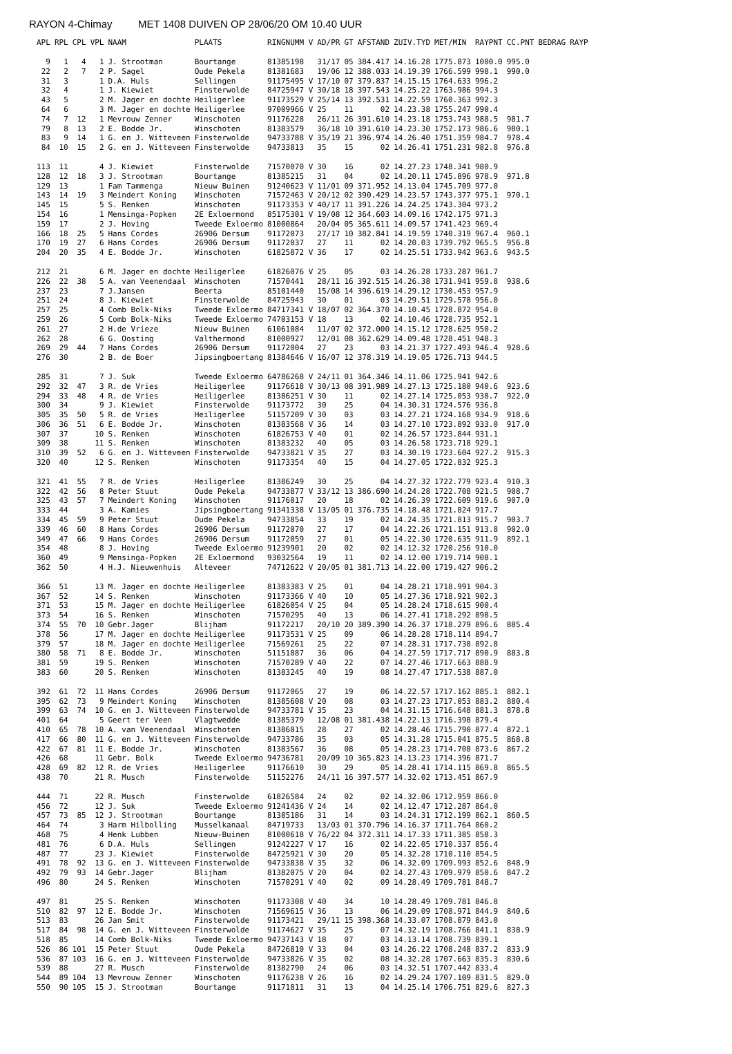RAYON 4-Chimay MET 1408 DUIVEN OP 28/06/20 OM 10.40 UUR
| APL | RPL | CPL | VPL | NAAM | PLAATS | RINGNUMM V | AD/PR | GT | AFSTAND | ZUIV.TYD | MET/MIN | RAYPNT | CC.PNT | BEDRAG | RAYP |
| --- | --- | --- | --- | --- | --- | --- | --- | --- | --- | --- | --- | --- | --- | --- | --- |
| 9 | 1 | 4 | 1 | J. Strootman | Bourtange | 81385198 | 31/17 | 05 | 384.417 | 14.16.28 | 1775.873 | 1000.0 | 995.0 | | |
| 22 | 2 | 7 | 2 | P. Sagel | Oude Pekela | 81381683 | 19/06 | 12 | 388.033 | 14.19.39 | 1766.599 | 998.1 | 990.0 | | |
| 31 | 3 | | 1 | D.A. Huls | Sellingen | 91175495 V | 17/10 | 07 | 379.837 | 14.15.15 | 1764.633 | 996.2 | | | |
| 32 | 4 | | 1 | J. Kiewiet | Finsterwolde | 84725947 V | 30/18 | 18 | 397.543 | 14.25.22 | 1763.986 | 994.3 | | | |
| 43 | 5 | | 2 | M. Jager en dochte | Heiligerlee | 91173529 V | 25/14 | 13 | 392.531 | 14.22.59 | 1760.363 | 992.3 | | | |
| 64 | 6 | | 3 | M. Jager en dochte | Heiligerlee | 97009966 V | 25 | 11 | 02 | 14.23.38 | 1755.247 | 990.4 | | | |
| 74 | 7 | 12 | 1 | Mevrouw Zenner | Winschoten | 91176228 | 26/11 | 26 | 391.610 | 14.23.18 | 1753.743 | 988.5 | 981.7 | | |
| 79 | 8 | 13 | 2 | E. Bodde Jr. | Winschoten | 81383579 | 36/18 | 10 | 391.610 | 14.23.30 | 1752.173 | 986.6 | 980.1 | | |
| 83 | 9 | 14 | 1 | G. en J. Witteveen | Finsterwolde | 94733788 V | 35/19 | 21 | 396.974 | 14.26.40 | 1751.359 | 984.7 | 978.4 | | |
| 84 | 10 | 15 | 2 | G. en J. Witteveen | Finsterwolde | 94733813 | 35 | 15 | 02 | 14.26.41 | 1751.231 | 982.8 | 976.8 | | |
| 113 | 11 | | 4 | J. Kiewiet | Finsterwolde | 71570070 V | 30 | 16 | 02 | 14.27.23 | 1748.341 | 980.9 | | | |
| 128 | 12 | 18 | 3 | J. Strootman | Bourtange | 81385215 | 31 | 04 | 02 | 14.20.11 | 1745.896 | 978.9 | 971.8 | | |
| 129 | 13 | | 1 | Fam Tammenga | Nieuw Buinen | 91240623 V | 11/01 | 09 | 371.952 | 14.13.04 | 1745.709 | 977.0 | | | |
| 143 | 14 | 19 | 3 | Meindert Koning | Winschoten | 71572463 V | 20/12 | 02 | 390.429 | 14.23.57 | 1743.377 | 975.1 | 970.1 | | |
| 145 | 15 | | 5 | S. Renken | Winschoten | 91173353 V | 40/17 | 11 | 391.226 | 14.24.25 | 1743.304 | 973.2 | | | |
| 154 | 16 | | 1 | Mensinga-Popken | 2E Exloermond | 85175301 V | 19/08 | 12 | 364.603 | 14.09.16 | 1742.175 | 971.3 | | | |
| 159 | 17 | | 2 | J. Hoving | Tweede Exloermo | 81000864 | 20/04 | 05 | 365.611 | 14.09.57 | 1741.423 | 969.4 | | | |
| 166 | 18 | 25 | 5 | Hans Cordes | 26906 Dersum | 91172073 | 27/17 | 10 | 382.841 | 14.19.59 | 1740.319 | 967.4 | 960.1 | | |
| 170 | 19 | 27 | 6 | Hans Cordes | 26906 Dersum | 91172037 | 27 | 11 | 02 | 14.20.03 | 1739.792 | 965.5 | 956.8 | | |
| 204 | 20 | 35 | 4 | E. Bodde Jr. | Winschoten | 61825872 V | 36 | 17 | 02 | 14.25.51 | 1733.942 | 963.6 | 943.5 | | |
| 212 | 21 | | 6 | M. Jager en dochte | Heiligerlee | 61826076 V | 25 | 05 | 03 | 14.26.28 | 1733.287 | 961.7 | | | |
| 226 | 22 | 38 | 5 | A. van Veenendaal | Winschoten | 71570441 | 28/11 | 16 | 392.515 | 14.26.38 | 1731.941 | 959.8 | 938.6 | | |
| 237 | 23 | | 7 | J.Jansen | Beerta | 85101440 | 15/08 | 14 | 396.619 | 14.29.12 | 1730.453 | 957.9 | | | |
| 251 | 24 | | 8 | J. Kiewiet | Finsterwolde | 84725943 | 30 | 01 | 03 | 14.29.51 | 1729.578 | 956.0 | | | |
| 257 | 25 | | 4 | Comb Bolk-Niks | Tweede Exloermo | 84717341 V | 18/07 | 02 | 364.370 | 14.10.45 | 1728.872 | 954.0 | | | |
| 259 | 26 | | 5 | Comb Bolk-Niks | Tweede Exloermo | 74703153 V | 18 | 13 | 02 | 14.10.46 | 1728.735 | 952.1 | | | |
| 261 | 27 | | 2 | H.de Vrieze | Nieuw Buinen | 61061084 | 11/07 | 02 | 372.000 | 14.15.12 | 1728.625 | 950.2 | | | |
| 262 | 28 | | 6 | G. Oosting | Valthermond | 81000927 | 12/01 | 08 | 362.629 | 14.09.48 | 1728.451 | 948.3 | | | |
| 269 | 29 | 44 | 7 | Hans Cordes | 26906 Dersum | 91172004 | 27 | 23 | 03 | 14.21.37 | 1727.493 | 946.4 | 928.6 | | |
| 276 | 30 | | 2 | B. de Boer | Jipsingboertang | 81384646 V | 16/07 | 12 | 378.319 | 14.19.05 | 1726.713 | 944.5 | | | |
| 285 | 31 | | 7 | J. Suk | Tweede Exloermo | 64786268 V | 24/11 | 01 | 364.346 | 14.11.06 | 1725.941 | 942.6 | | | |
| 292 | 32 | 47 | 3 | R. de Vries | Heiligerlee | 91176618 V | 30/13 | 08 | 391.989 | 14.27.13 | 1725.180 | 940.6 | 923.6 | | |
| 294 | 33 | 48 | 4 | R. de Vries | Heiligerlee | 81386251 V | 30 | 11 | 02 | 14.27.14 | 1725.053 | 938.7 | 922.0 | | |
| 300 | 34 | | 9 | J. Kiewiet | Finsterwolde | 91173772 | 30 | 25 | 04 | 14.30.31 | 1724.576 | 936.8 | | | |
| 305 | 35 | 50 | 5 | R. de Vries | Heiligerlee | 51157209 V | 30 | 03 | 03 | 14.27.21 | 1724.168 | 934.9 | 918.6 | | |
| 306 | 36 | 51 | 6 | E. Bodde Jr. | Winschoten | 81383568 V | 36 | 14 | 03 | 14.27.10 | 1723.892 | 933.0 | 917.0 | | |
| 307 | 37 | | 10 | S. Renken | Winschoten | 61826753 V | 40 | 01 | 02 | 14.26.57 | 1723.844 | 931.1 | | | |
| 309 | 38 | | 11 | S. Renken | Winschoten | 81383232 | 40 | 05 | 03 | 14.26.58 | 1723.718 | 929.1 | | | |
| 310 | 39 | 52 | 6 | G. en J. Witteveen | Finsterwolde | 94733821 V | 35 | 27 | 03 | 14.30.19 | 1723.604 | 927.2 | 915.3 | | |
| 320 | 40 | | 12 | S. Renken | Winschoten | 91173354 | 40 | 15 | 04 | 14.27.05 | 1722.832 | 925.3 | | | |
| 321 | 41 | 55 | 7 | R. de Vries | Heiligerlee | 81386249 | 30 | 25 | 04 | 14.27.32 | 1722.779 | 923.4 | 910.3 | | |
| 322 | 42 | 56 | 8 | Peter Stuut | Oude Pekela | 94733877 V | 33/12 | 13 | 386.690 | 14.24.28 | 1722.708 | 921.5 | 908.7 | | |
| 325 | 43 | 57 | 7 | Meindert Koning | Winschoten | 91176017 | 20 | 18 | 02 | 14.26.39 | 1722.609 | 919.6 | 907.0 | | |
| 333 | 44 | | 3 | A. Kamies | Jipsingboertang | 91341338 V | 13/05 | 01 | 376.735 | 14.18.48 | 1721.824 | 917.7 | | | |
| 334 | 45 | 59 | 9 | Peter Stuut | Oude Pekela | 94733854 | 33 | 19 | 02 | 14.24.35 | 1721.813 | 915.7 | 903.7 | | |
| 339 | 46 | 60 | 8 | Hans Cordes | 26906 Dersum | 91172070 | 27 | 17 | 04 | 14.22.26 | 1721.151 | 913.8 | 902.0 | | |
| 349 | 47 | 66 | 9 | Hans Cordes | 26906 Dersum | 91172059 | 27 | 01 | 05 | 14.22.30 | 1720.635 | 911.9 | 892.1 | | |
| 354 | 48 | | 8 | J. Hoving | Tweede Exloermo | 91239901 | 20 | 02 | 02 | 14.12.32 | 1720.256 | 910.0 | | | |
| 360 | 49 | | 9 | Mensinga-Popken | 2E Exloermond | 93032564 | 19 | 11 | 02 | 14.12.00 | 1719.714 | 908.1 | | | |
| 362 | 50 | | 4 | H.J. Nieuwenhuis | Alteveer | 74712622 V | 20/05 | 01 | 381.713 | 14.22.00 | 1719.427 | 906.2 | | | |
| 366 | 51 | | 13 | M. Jager en dochte | Heiligerlee | 81383383 V | 25 | 01 | 04 | 14.28.21 | 1718.991 | 904.3 | | | |
| 367 | 52 | | 14 | S. Renken | Winschoten | 91173366 V | 40 | 10 | 05 | 14.27.36 | 1718.921 | 902.3 | | | |
| 371 | 53 | | 15 | M. Jager en dochte | Heiligerlee | 61826054 V | 25 | 04 | 05 | 14.28.24 | 1718.615 | 900.4 | | | |
| 373 | 54 | | 16 | S. Renken | Winschoten | 71570295 | 40 | 13 | 06 | 14.27.41 | 1718.292 | 898.5 | | | |
| 374 | 55 | 70 | 10 | Gebr.Jager | Blijham | 91172217 | 20/10 | 20 | 389.390 | 14.26.37 | 1718.279 | 896.6 | 885.4 | | |
| 378 | 56 | | 17 | M. Jager en dochte | Heiligerlee | 91173531 V | 25 | 09 | 06 | 14.28.28 | 1718.114 | 894.7 | | | |
| 379 | 57 | | 18 | M. Jager en dochte | Heiligerlee | 71569261 | 25 | 22 | 07 | 14.28.31 | 1717.738 | 892.8 | | | |
| 380 | 58 | 71 | 8 | E. Bodde Jr. | Winschoten | 51151887 | 36 | 06 | 04 | 14.27.59 | 1717.717 | 890.9 | 883.8 | | |
| 381 | 59 | | 19 | S. Renken | Winschoten | 71570289 V | 40 | 22 | 07 | 14.27.46 | 1717.663 | 888.9 | | | |
| 383 | 60 | | 20 | S. Renken | Winschoten | 81383245 | 40 | 19 | 08 | 14.27.47 | 1717.538 | 887.0 | | | |
| 392 | 61 | 72 | 11 | Hans Cordes | 26906 Dersum | 91172065 | 27 | 19 | 06 | 14.22.57 | 1717.162 | 885.1 | 882.1 | | |
| 395 | 62 | 73 | 9 | Meindert Koning | Winschoten | 81385608 V | 20 | 08 | 03 | 14.27.23 | 1717.053 | 883.2 | 880.4 | | |
| 399 | 63 | 74 | 10 | G. en J. Witteveen | Finsterwolde | 94733781 V | 35 | 23 | 04 | 14.31.15 | 1716.648 | 881.3 | 878.8 | | |
| 401 | 64 | | 5 | Geert ter Veen | Vlagtwedde | 81385379 | 12/08 | 01 | 381.438 | 14.22.13 | 1716.398 | 879.4 | | | |
| 410 | 65 | 78 | 10 | A. van Veenendaal | Winschoten | 81386015 | 28 | 27 | 02 | 14.28.46 | 1715.790 | 877.4 | 872.1 | | |
| 417 | 66 | 80 | 11 | G. en J. Witteveen | Finsterwolde | 94733786 | 35 | 03 | 05 | 14.31.28 | 1715.041 | 875.5 | 868.8 | | |
| 422 | 67 | 81 | 11 | E. Bodde Jr. | Winschoten | 81383567 | 36 | 08 | 05 | 14.28.23 | 1714.708 | 873.6 | 867.2 | | |
| 426 | 68 | | 11 | Gebr. Bolk | Tweede Exloermo | 94736781 | 20/09 | 10 | 365.823 | 14.13.23 | 1714.396 | 871.7 | | | |
| 428 | 69 | 82 | 12 | R. de Vries | Heiligerlee | 91176610 | 30 | 29 | 05 | 14.28.41 | 1714.115 | 869.8 | 865.5 | | |
| 438 | 70 | | 21 | R. Musch | Finsterwolde | 51152276 | 24/11 | 16 | 397.577 | 14.32.02 | 1713.451 | 867.9 | | | |
| 444 | 71 | | 22 | R. Musch | Finsterwolde | 61826584 | 24 | 02 | 02 | 14.32.06 | 1712.959 | 866.0 | | | |
| 456 | 72 | | 12 | J. Suk | Tweede Exloermo | 91241436 V | 24 | 14 | 02 | 14.12.47 | 1712.287 | 864.0 | | | |
| 457 | 73 | 85 | 12 | J. Strootman | Bourtange | 81385186 | 31 | 14 | 03 | 14.24.31 | 1712.199 | 862.1 | 860.5 | | |
| 464 | 74 | | 3 | Harm Hilbolling | Musselkanaal | 84719733 | 13/03 | 01 | 370.796 | 14.16.37 | 1711.764 | 860.2 | | | |
| 468 | 75 | | 4 | Henk Lubben | Nieuw-Buinen | 81000618 V | 76/22 | 04 | 372.311 | 14.17.33 | 1711.385 | 858.3 | | | |
| 481 | 76 | | 6 | D.A. Huls | Sellingen | 91242227 V | 17 | 16 | 02 | 14.22.05 | 1710.337 | 856.4 | | | |
| 487 | 77 | | 23 | J. Kiewiet | Finsterwolde | 84725921 V | 30 | 20 | 05 | 14.32.28 | 1710.110 | 854.5 | | | |
| 491 | 78 | 92 | 13 | G. en J. Witteveen | Finsterwolde | 94733838 V | 35 | 32 | 06 | 14.32.09 | 1709.993 | 852.6 | 848.9 | | |
| 492 | 79 | 93 | 14 | Gebr.Jager | Blijham | 81382075 V | 20 | 04 | 02 | 14.27.43 | 1709.979 | 850.6 | 847.2 | | |
| 496 | 80 | | 24 | S. Renken | Winschoten | 71570291 V | 40 | 02 | 09 | 14.28.49 | 1709.781 | 848.7 | | | |
| 497 | 81 | | 25 | S. Renken | Winschoten | 91173308 V | 40 | 34 | 10 | 14.28.49 | 1709.781 | 846.8 | | | |
| 510 | 82 | 97 | 12 | E. Bodde Jr. | Winschoten | 71569615 V | 36 | 13 | 06 | 14.29.09 | 1708.971 | 844.9 | 840.6 | | |
| 513 | 83 | | 26 | Jan Smit | Finsterwolde | 91173421 | 29/11 | 15 | 398.368 | 14.33.07 | 1708.879 | 843.0 | | | |
| 517 | 84 | 98 | 14 | G. en J. Witteveen | Finsterwolde | 91174627 V | 35 | 25 | 07 | 14.32.19 | 1708.766 | 841.1 | 838.9 | | |
| 518 | 85 | | 14 | Comb Bolk-Niks | Tweede Exloermo | 94737143 V | 18 | 07 | 03 | 14.13.14 | 1708.739 | 839.1 | | | |
| 526 | 86 | 101 | 15 | Peter Stuut | Oude Pekela | 84726810 V | 33 | 04 | 03 | 14.26.22 | 1708.248 | 837.2 | 833.9 | | |
| 536 | 87 | 103 | 16 | G. en J. Witteveen | Finsterwolde | 94733826 V | 35 | 02 | 08 | 14.32.28 | 1707.663 | 835.3 | 830.6 | | |
| 539 | 88 | | 27 | R. Musch | Finsterwolde | 81382790 | 24 | 06 | 03 | 14.32.51 | 1707.442 | 833.4 | | | |
| 544 | 89 | 104 | 13 | Mevrouw Zenner | Winschoten | 91176238 V | 26 | 16 | 02 | 14.29.24 | 1707.109 | 831.5 | 829.0 | | |
| 550 | 90 | 105 | 15 | J. Strootman | Bourtange | 91171811 | 31 | 13 | 04 | 14.25.14 | 1706.751 | 829.6 | 827.3 | | |